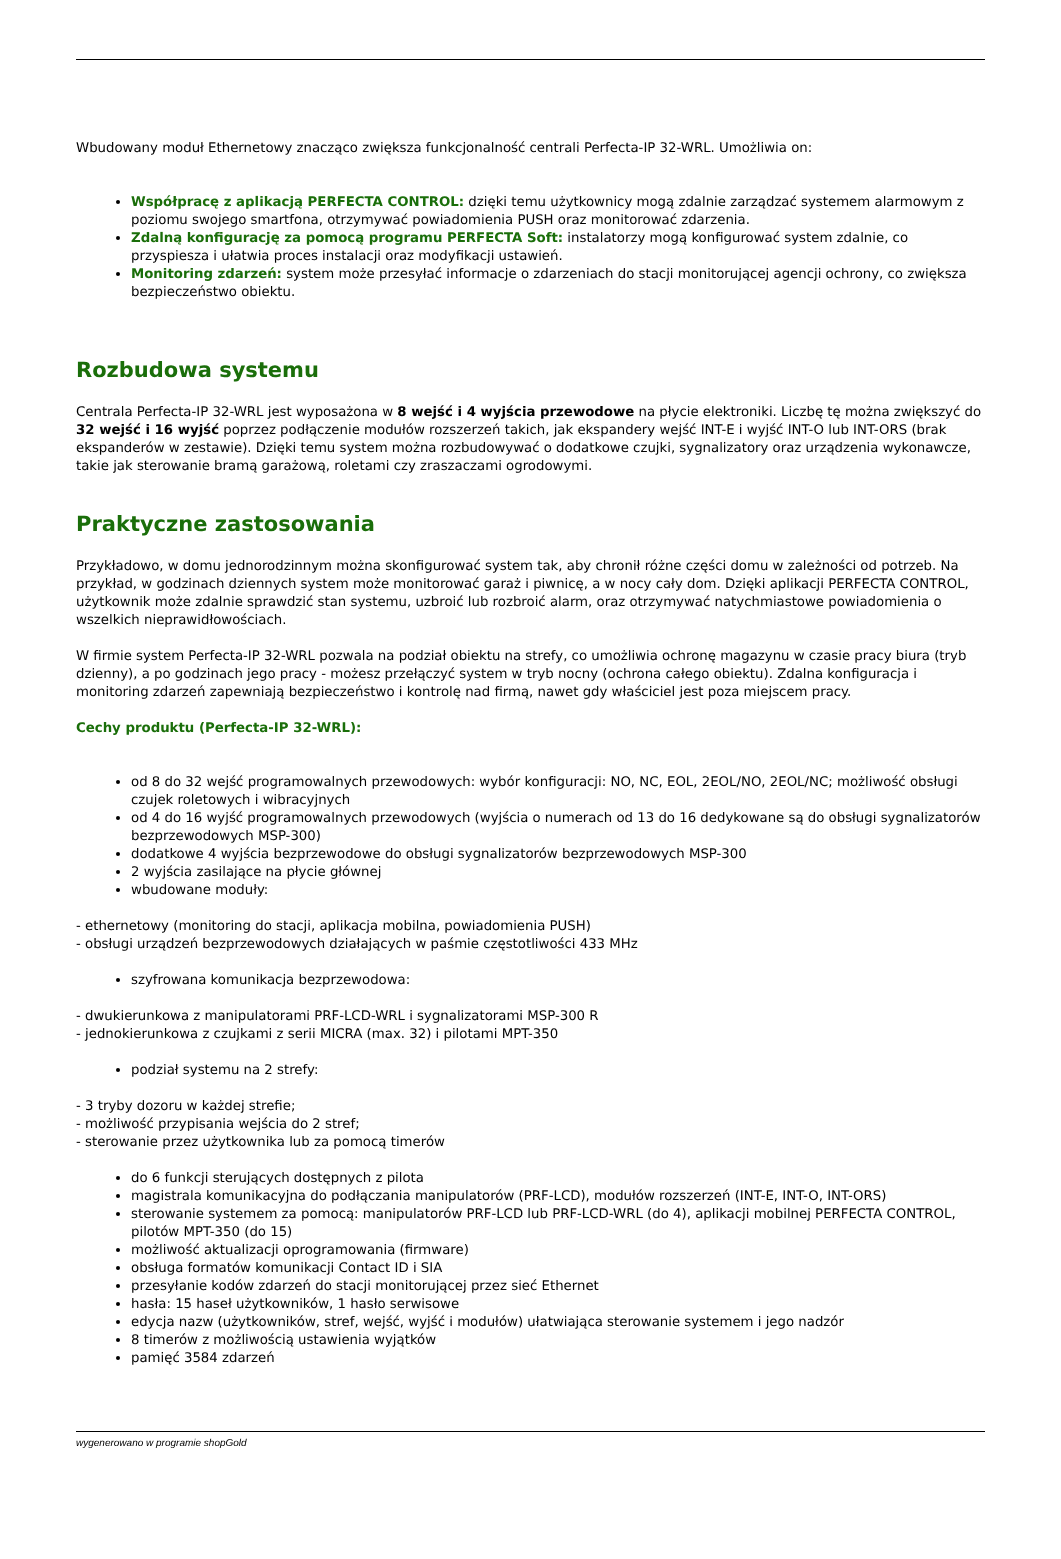Wbudowany moduł Ethernetowy znacząco zwiększa funkcjonalność centrali Perfecta-IP 32-WRL. Umożliwia on:
Współpracę z aplikacją PERFECTA CONTROL: dzięki temu użytkownicy mogą zdalnie zarządzać systemem alarmowym z poziomu swojego smartfona, otrzymywać powiadomienia PUSH oraz monitorować zdarzenia.
Zdalną konfigurację za pomocą programu PERFECTA Soft: instalatorzy mogą konfigurować system zdalnie, co przyspiesza i ułatwia proces instalacji oraz modyfikacji ustawień.
Monitoring zdarzeń: system może przesyłać informacje o zdarzeniach do stacji monitorującej agencji ochrony, co zwiększa bezpieczeństwo obiektu.
Rozbudowa systemu
Centrala Perfecta-IP 32-WRL jest wyposażona w 8 wejść i 4 wyjścia przewodowe na płycie elektroniki. Liczbę tę można zwiększyć do 32 wejść i 16 wyjść poprzez podłączenie modułów rozszerzeń takich, jak ekspandery wejść INT-E i wyjść INT-O lub INT-ORS (brak ekspanderów w zestawie). Dzięki temu system można rozbudowywać o dodatkowe czujki, sygnalizatory oraz urządzenia wykonawcze, takie jak sterowanie bramą garażową, roletami czy zraszaczami ogrodowymi.
Praktyczne zastosowania
Przykładowo, w domu jednorodzinnym można skonfigurować system tak, aby chronił różne części domu w zależności od potrzeb. Na przykład, w godzinach dziennych system może monitorować garaż i piwnicę, a w nocy cały dom. Dzięki aplikacji PERFECTA CONTROL, użytkownik może zdalnie sprawdzić stan systemu, uzbroić lub rozbroić alarm, oraz otrzymywać natychmiastowe powiadomienia o wszelkich nieprawidłowościach.
W firmie system Perfecta-IP 32-WRL pozwala na podział obiektu na strefy, co umożliwia ochronę magazynu w czasie pracy biura (tryb dzienny), a po godzinach jego pracy - możesz przełączyć system w tryb nocny (ochrona całego obiektu). Zdalna konfiguracja i monitoring zdarzeń zapewniają bezpieczeństwo i kontrolę nad firmą, nawet gdy właściciel jest poza miejscem pracy.
Cechy produktu (Perfecta-IP 32-WRL):
od 8 do 32 wejść programowalnych przewodowych: wybór konfiguracji: NO, NC, EOL, 2EOL/NO, 2EOL/NC; możliwość obsługi czujek roletowych i wibracyjnych
od 4 do 16 wyjść programowalnych przewodowych (wyjścia o numerach od 13 do 16 dedykowane są do obsługi sygnalizatorów bezprzewodowych MSP-300)
dodatkowe 4 wyjścia bezprzewodowe do obsługi sygnalizatorów bezprzewodowych MSP-300
2 wyjścia zasilające na płycie głównej
wbudowane moduły:
- ethernetowy (monitoring do stacji, aplikacja mobilna, powiadomienia PUSH)
- obsługi urządzeń bezprzewodowych działających w paśmie częstotliwości 433 MHz
szyfrowana komunikacja bezprzewodowa:
- dwukierunkowa z manipulatorami PRF-LCD-WRL i sygnalizatorami MSP-300 R
- jednokierunkowa z czujkami z serii MICRA (max. 32) i pilotami MPT-350
podział systemu na 2 strefy:
- 3 tryby dozoru w każdej strefie;
- możliwość przypisania wejścia do 2 stref;
- sterowanie przez użytkownika lub za pomocą timerów
do 6 funkcji sterujących dostępnych z pilota
magistrala komunikacyjna do podłączania manipulatorów (PRF-LCD), modułów rozszerzeń (INT-E, INT-O, INT-ORS)
sterowanie systemem za pomocą: manipulatorów PRF-LCD lub PRF-LCD-WRL (do 4), aplikacji mobilnej PERFECTA CONTROL, pilotów MPT-350 (do 15)
możliwość aktualizacji oprogramowania (firmware)
obsługa formatów komunikacji Contact ID i SIA
przesyłanie kodów zdarzeń do stacji monitorującej przez sieć Ethernet
hasła: 15 haseł użytkowników, 1 hasło serwisowe
edycja nazw (użytkowników, stref, wejść, wyjść i modułów) ułatwiająca sterowanie systemem i jego nadzór
8 timerów z możliwością ustawienia wyjątków
pamięć 3584 zdarzeń
wygenerowano w programie shopGold